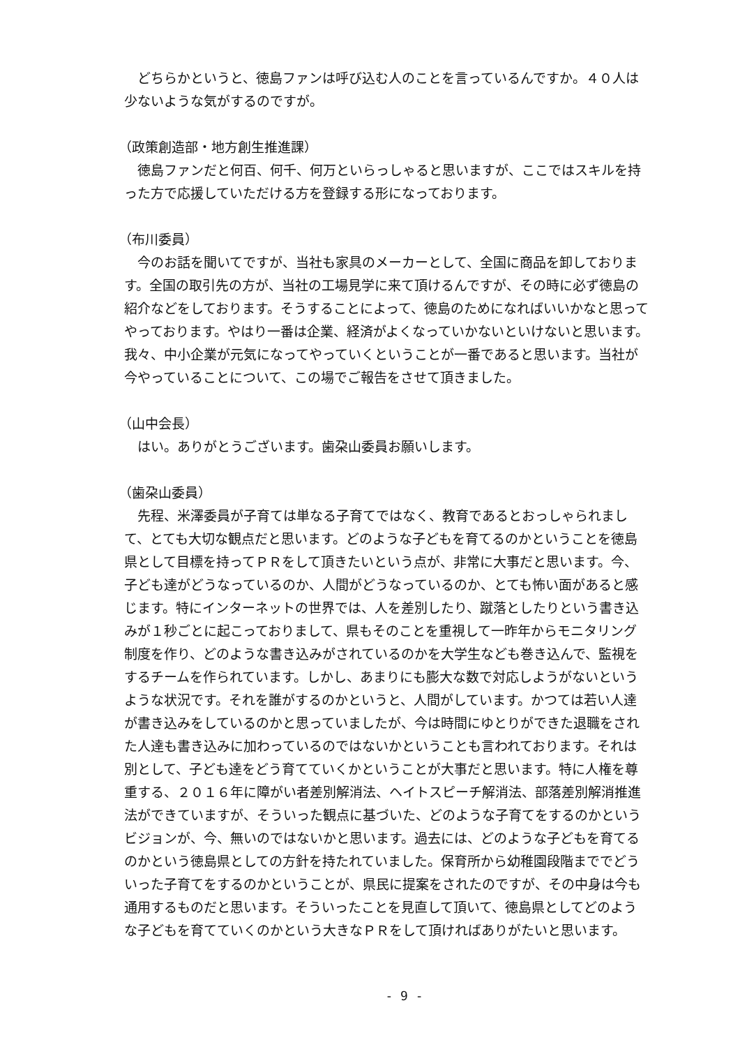どちらかというと、徳島ファンは呼び込む人のことを言っているんですか。４０人は少ないような気がするのですが。
（政策創造部・地方創生推進課）
徳島ファンだと何百、何千、何万といらっしゃると思いますが、ここではスキルを持った方で応援していただける方を登録する形になっております。
（布川委員）
今のお話を聞いてですが、当社も家具のメーカーとして、全国に商品を卸しております。全国の取引先の方が、当社の工場見学に来て頂けるんですが、その時に必ず徳島の紹介などをしております。そうすることによって、徳島のためになればいいかなと思ってやっております。やはり一番は企業、経済がよくなっていかないといけないと思います。我々、中小企業が元気になってやっていくということが一番であると思います。当社が今やっていることについて、この場でご報告をさせて頂きました。
（山中会長）
はい。ありがとうございます。歯朶山委員お願いします。
（歯朶山委員）
先程、米澤委員が子育ては単なる子育てではなく、教育であるとおっしゃられまして、とても大切な観点だと思います。どのような子どもを育てるのかということを徳島県として目標を持ってＰＲをして頂きたいという点が、非常に大事だと思います。今、子ども達がどうなっているのか、人間がどうなっているのか、とても怖い面があると感じます。特にインターネットの世界では、人を差別したり、蹴落としたりという書き込みが１秒ごとに起こっておりまして、県もそのことを重視して一昨年からモニタリング制度を作り、どのような書き込みがされているのかを大学生なども巻き込んで、監視をするチームを作られています。しかし、あまりにも膨大な数で対応しようがないというような状況です。それを誰がするのかというと、人間がしています。かつては若い人達が書き込みをしているのかと思っていましたが、今は時間にゆとりができた退職をされた人達も書き込みに加わっているのではないかということも言われております。それは別として、子ども達をどう育てていくかということが大事だと思います。特に人権を尊重する、２０１６年に障がい者差別解消法、ヘイトスピーチ解消法、部落差別解消推進法ができていますが、そういった観点に基づいた、どのような子育てをするのかというビジョンが、今、無いのではないかと思います。過去には、どのような子どもを育てるのかという徳島県としての方針を持たれていました。保育所から幼稚園段階まででどういった子育てをするのかということが、県民に提案をされたのですが、その中身は今も通用するものだと思います。そういったことを見直して頂いて、徳島県としてどのような子どもを育てていくのかという大きなＰＲをして頂ければありがたいと思います。
- 9 -